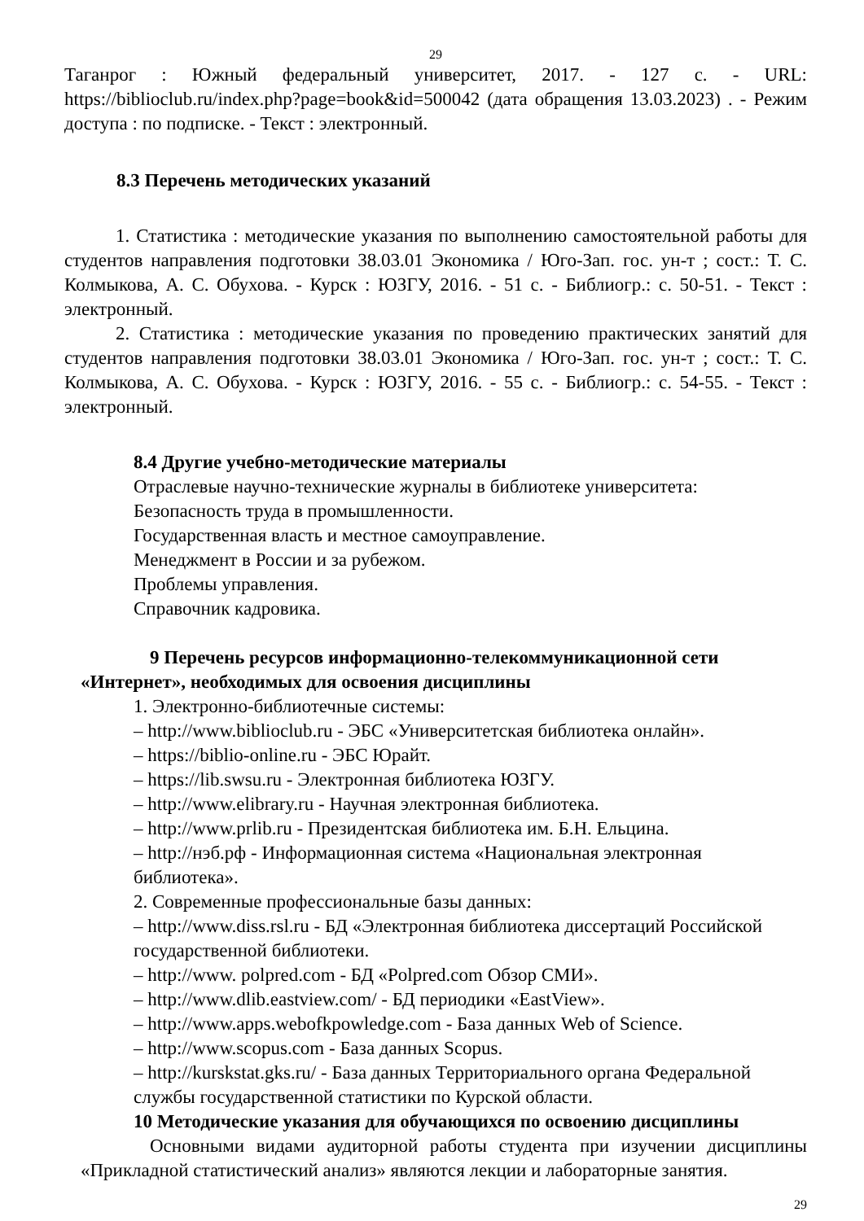29
Таганрог : Южный федеральный университет, 2017. - 127 с. - URL: https://biblioclub.ru/index.php?page=book&id=500042 (дата обращения 13.03.2023) . - Режим доступа : по подписке. - Текст : электронный.
8.3 Перечень методических указаний
1. Статистика : методические указания по выполнению самостоятельной работы для студентов направления подготовки 38.03.01 Экономика / Юго-Зап. гос. ун-т ; сост.: Т. С. Колмыкова, А. С. Обухова. - Курск : ЮЗГУ, 2016. - 51 с. - Библиогр.: с. 50-51. - Текст : электронный.
2. Статистика : методические указания по проведению практических занятий для студентов направления подготовки 38.03.01 Экономика / Юго-Зап. гос. ун-т ; сост.: Т. С. Колмыкова, А. С. Обухова. - Курск : ЮЗГУ, 2016. - 55 с. - Библиогр.: с. 54-55. - Текст : электронный.
8.4 Другие учебно-методические материалы
Отраслевые научно-технические журналы в библиотеке университета:
Безопасность труда в промышленности.
Государственная власть и местное самоуправление.
Менеджмент в России и за рубежом.
Проблемы управления.
Справочник кадровика.
9 Перечень ресурсов информационно-телекоммуникационной сети «Интернет», необходимых для освоения дисциплины
1. Электронно-библиотечные системы:
– http://www.biblioclub.ru - ЭБС «Университетская библиотека онлайн».
– https://biblio-online.ru - ЭБС Юрайт.
– https://lib.swsu.ru - Электронная библиотека ЮЗГУ.
– http://www.elibrary.ru - Научная электронная библиотека.
– http://www.prlib.ru - Президентская библиотека им. Б.Н. Ельцина.
– http://нэб.рф - Информационная система «Национальная электронная библиотека».
2. Современные профессиональные базы данных:
– http://www.diss.rsl.ru - БД «Электронная библиотека диссертаций Российской государственной библиотеки.
– http://www. polpred.com - БД «Polpred.com Обзор СМИ».
– http://www.dlib.eastview.com/ - БД периодики «EastView».
– http://www.apps.webofkpowledge.com - База данных Web of Science.
– http://www.scopus.com - База данных Scopus.
– http://kurskstat.gks.ru/ - База данных Территориального органа Федеральной службы государственной статистики по Курской области.
10 Методические указания для обучающихся по освоению дисциплины
Основными видами аудиторной работы студента при изучении дисциплины «Прикладной статистический анализ» являются лекции и лабораторные занятия.
29